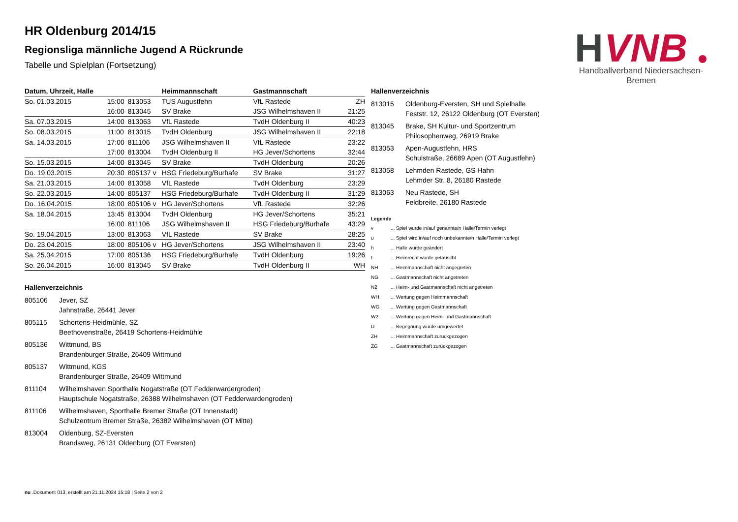H
VNB
Handballverband Niedersachsen-Bremen
HR Oldenburg 2014/15
Regionsliga männliche Jugend A Rückrunde
Tabelle und Spielplan (Fortsetzung)
| Datum, Uhrzeit, Halle | | | Heimmannschaft | Gastmannschaft | |
| --- | --- | --- | --- | --- | --- |
| So. 01.03.2015 | 15:00 | 813053 | TUS Augustfehn | VfL Rastede | ZH |
| | 16:00 | 813045 | SV Brake | JSG Wilhelmshaven II | 21:25 |
| Sa. 07.03.2015 | 14:00 | 813063 | VfL Rastede | TvdH Oldenburg II | 40:23 |
| So. 08.03.2015 | 11:00 | 813015 | TvdH Oldenburg | JSG Wilhelmshaven II | 22:18 |
| Sa. 14.03.2015 | 17:00 | 811106 | JSG Wilhelmshaven II | VfL Rastede | 23:22 |
| | 17:00 | 813004 | TvdH Oldenburg II | HG Jever/Schortens | 32:44 |
| So. 15.03.2015 | 14:00 | 813045 | SV Brake | TvdH Oldenburg | 20:26 |
| Do. 19.03.2015 | 20:30 | 805137 v | HSG Friedeburg/Burhafe | SV Brake | 31:27 |
| Sa. 21.03.2015 | 14:00 | 813058 | VfL Rastede | TvdH Oldenburg | 23:29 |
| So. 22.03.2015 | 14:00 | 805137 | HSG Friedeburg/Burhafe | TvdH Oldenburg II | 31:29 |
| Do. 16.04.2015 | 18:00 | 805106 v | HG Jever/Schortens | VfL Rastede | 32:26 |
| Sa. 18.04.2015 | 13:45 | 813004 | TvdH Oldenburg | HG Jever/Schortens | 35:21 |
| | 16:00 | 811106 | JSG Wilhelmshaven II | HSG Friedeburg/Burhafe | 43:29 |
| So. 19.04.2015 | 13:00 | 813063 | VfL Rastede | SV Brake | 28:25 |
| Do. 23.04.2015 | 18:00 | 805106 v | HG Jever/Schortens | JSG Wilhelmshaven II | 23:40 |
| Sa. 25.04.2015 | 17:00 | 805136 | HSG Friedeburg/Burhafe | TvdH Oldenburg | 19:26 |
| So. 26.04.2015 | 16:00 | 813045 | SV Brake | TvdH Oldenburg II | WH |
Hallenverzeichnis
805106 Jever, SZ
Jahnstraße, 26441 Jever
805115 Schortens-Heidmühle, SZ
Beethovenstraße, 26419 Schortens-Heidmühle
805136 Wittmund, BS
Brandenburger Straße, 26409 Wittmund
805137 Wittmund, KGS
Brandenburger Straße, 26409 Wittmund
811104 Wilhelmshaven Sporthalle Nogatstraße (OT Fedderwardergroden)
Hauptschule Nogatstraße, 26388 Wilhelmshaven (OT Fedderwardengroden)
811106 Wilhelmshaven, Sporthalle Bremer Straße (OT Innenstadt)
Schulzentrum Bremer Straße, 26382 Wilhelmshaven (OT Mitte)
813004 Oldenburg, SZ-Eversten
Brandsweg, 26131 Oldenburg (OT Eversten)
Hallenverzeichnis
813015 Oldenburg-Eversten, SH und Spielhalle
Feststr. 12, 26122 Oldenburg (OT Eversten)
813045 Brake, SH Kultur- und Sportzentrum
Philosophenweg, 26919 Brake
813053 Apen-Augustfehn, HRS
Schulstraße, 26689 Apen (OT Augustfehn)
813058 Lehmden Rastede, GS Hahn
Lehmder Str. 8, 26180 Rastede
813063 Neu Rastede, SH
Feldbreite, 26180 Rastede
Legende
v ... Spiel wurde in/auf genannte/n Halle/Termin verlegt
u ... Spiel wird in/auf noch unbekannte/n Halle/Termin verlegt
h ... Halle wurde geändert
t ... Heimrecht wurde getauscht
NH ... Heimmannschaft nicht angegreten
NG ... Gastmannschaft nicht angetreten
N2 ... Heim- und Gastmannschaft nicht angetreten
WH ... Wertung gegen Heimmannschaft
WG ... Wertung gegen Gastmannschaft
W2 ... Wertung gegen Heim- und Gastmannschaft
U ... Begegnung wurde umgewertet
ZH ... Heimmannschaft zurückgezogen
ZG ... Gastmannschaft zurückgezogen
nu .Dokument 013, erstellt am 21.11.2024 15:18 | Seite 2 von 2